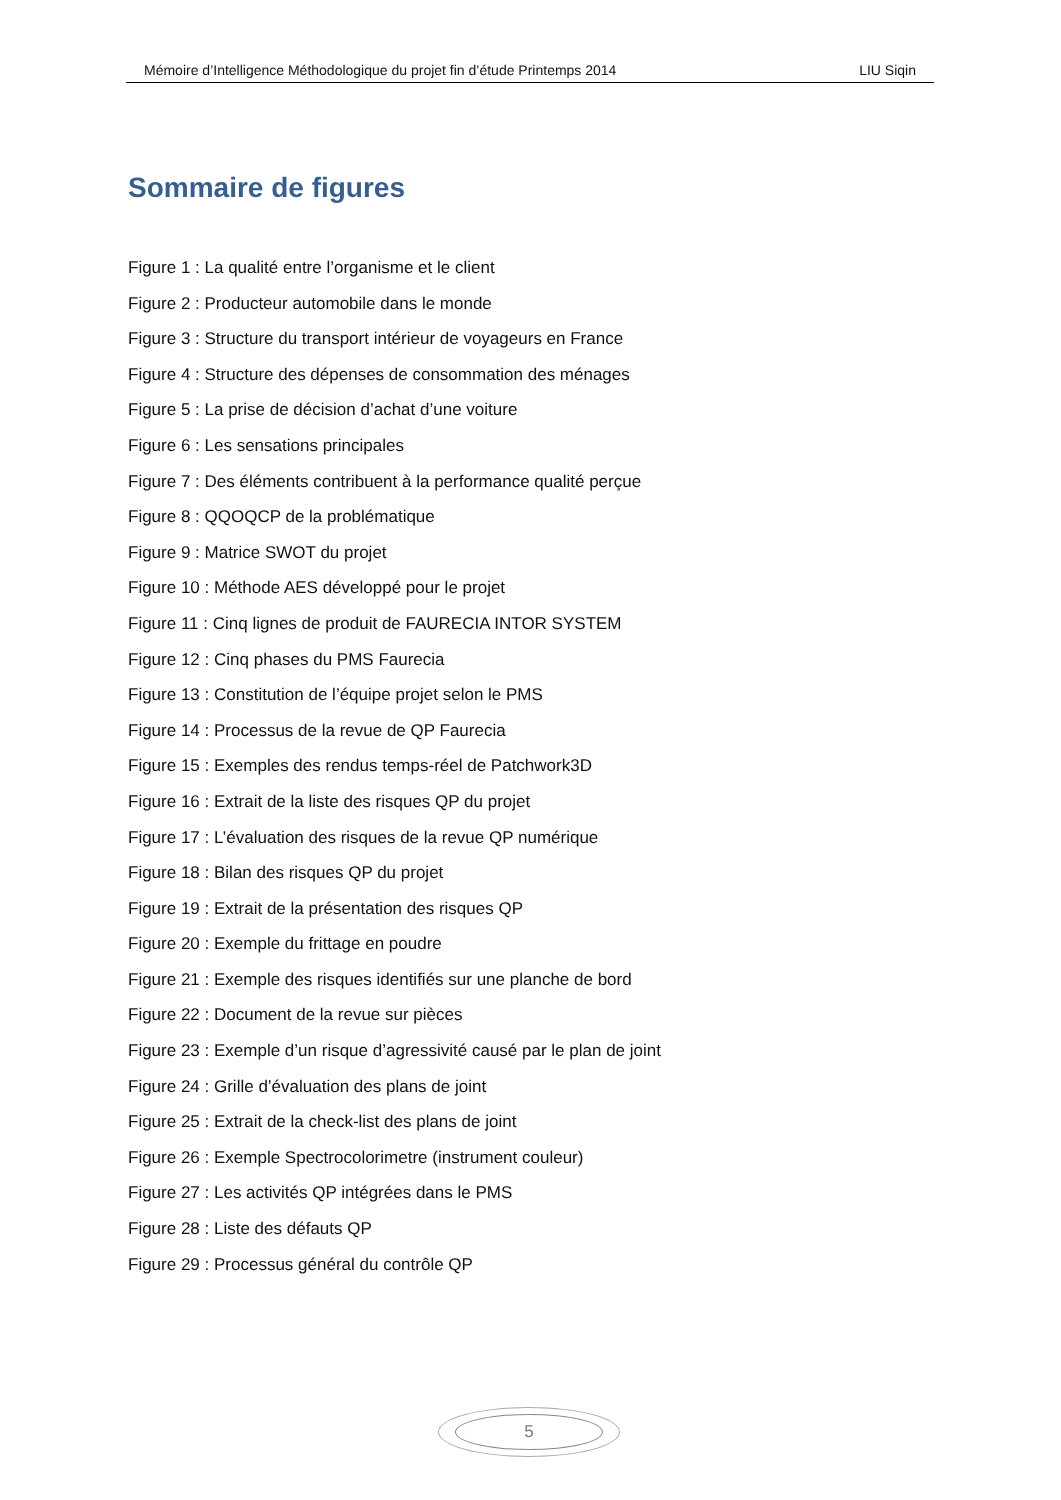Mémoire d’Intelligence Méthodologique du projet fin d’étude Printemps 2014 LIU Siqin
Sommaire de figures
Figure 1 : La qualité entre l’organisme et le client
Figure 2 : Producteur automobile dans le monde
Figure 3 : Structure du transport intérieur de voyageurs en France
Figure 4 : Structure des dépenses de consommation des ménages
Figure 5 : La prise de décision d’achat d’une voiture
Figure 6 : Les sensations principales
Figure 7 : Des éléments contribuent à la performance qualité perçue
Figure 8 : QQOQCP de la problématique
Figure 9 : Matrice SWOT du projet
Figure 10 : Méthode AES développé pour le projet
Figure 11 : Cinq lignes de produit de FAURECIA INTOR SYSTEM
Figure 12 : Cinq phases du PMS Faurecia
Figure 13 : Constitution de l’équipe projet selon le PMS
Figure 14 : Processus de la revue de QP Faurecia
Figure 15 : Exemples des rendus temps-réel de Patchwork3D
Figure 16 : Extrait de la liste des risques QP du projet
Figure 17 : L’évaluation des risques de la revue QP numérique
Figure 18 : Bilan des risques QP du projet
Figure 19 : Extrait de la présentation des risques QP
Figure 20 : Exemple du frittage en poudre
Figure 21 : Exemple des risques identifiés sur une planche de bord
Figure 22 : Document de la revue sur pièces
Figure 23 : Exemple d’un risque d’agressivité causé par le plan de joint
Figure 24 : Grille d’évaluation des plans de joint
Figure 25 : Extrait de la check-list des plans de joint
Figure 26 : Exemple Spectrocolorimetre (instrument couleur)
Figure 27 : Les activités QP intégrées dans le PMS
Figure 28 : Liste des défauts QP
Figure 29 : Processus général du contrôle QP
5